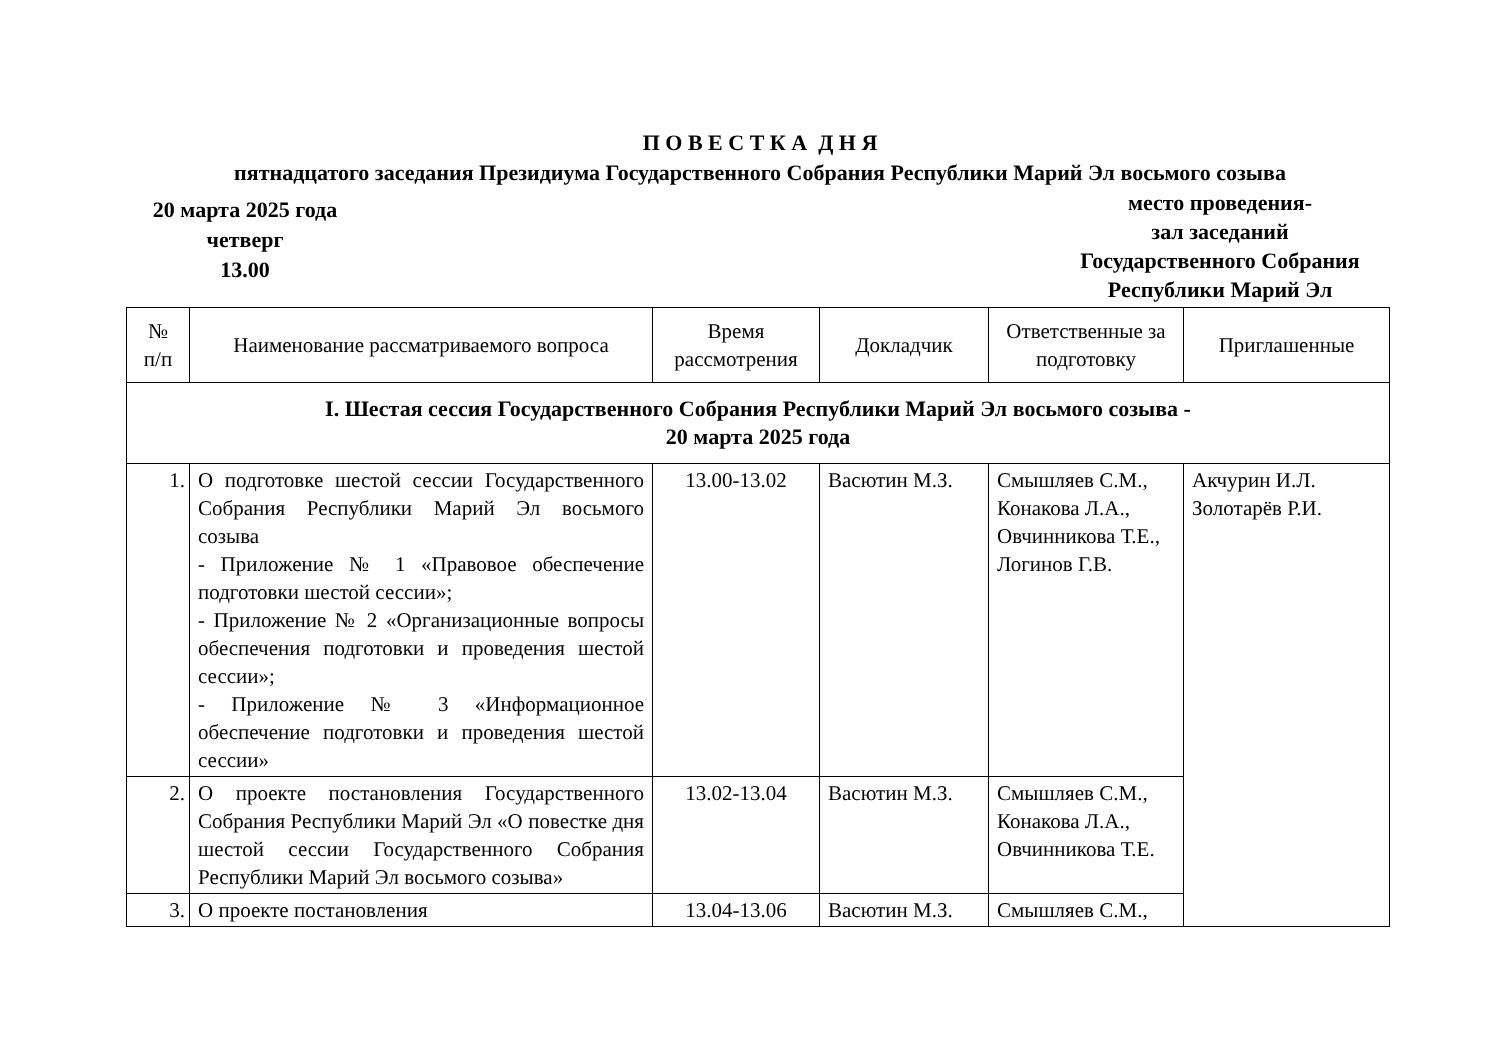П О В Е С Т К А Д Н Я
пятнадцатого заседания Президиума Государственного Собрания Республики Марий Эл восьмого созыва
20 марта 2025 года
четверг
13.00
место проведения-
зал заседаний
Государственного Собрания
Республики Марий Эл
| № п/п | Наименование рассматриваемого вопроса | Время рассмотрения | Докладчик | Ответственные за подготовку | Приглашенные |
| --- | --- | --- | --- | --- | --- |
| I. Шестая сессия Государственного Собрания Республики Марий Эл восьмого созыва - 20 марта 2025 года | | | | | |
| 1. | О подготовке шестой сессии Государственного Собрания Республики Марий Эл восьмого созыва - Приложение № 1 «Правовое обеспечение подготовки шестой сессии»; - Приложение № 2 «Организационные вопросы обеспечения подготовки и проведения шестой сессии»; - Приложение № 3 «Информационное обеспечение подготовки и проведения шестой сессии» | 13.00-13.02 | Васютин М.З. | Смышляев С.М., Конакова Л.А., Овчинникова Т.Е., Логинов Г.В. | Акчурин И.Л. Золотарёв Р.И. |
| 2. | О проекте постановления Государственного Собрания Республики Марий Эл «О повестке дня шестой сессии Государственного Собрания Республики Марий Эл восьмого созыва» | 13.02-13.04 | Васютин М.З. | Смышляев С.М., Конакова Л.А., Овчинникова Т.Е. | |
| 3. | О проекте постановления | 13.04-13.06 | Васютин М.З. | Смышляев С.М., | |